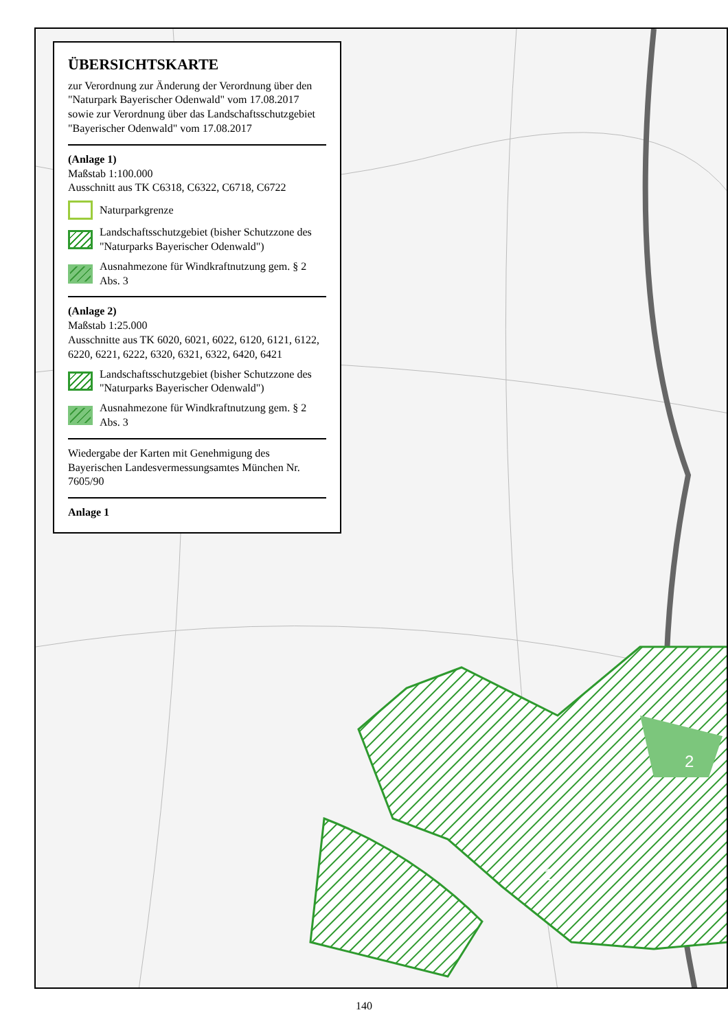2
1
ÜBERSICHTSKARTE
zur Verordnung zur Änderung der Verordnung über den "Naturpark Bayerischer Odenwald" vom 17.08.2017 sowie zur Verordnung über das Landschaftsschutzgebiet "Bayerischer Odenwald" vom 17.08.2017
(Anlage 1)
Maßstab 1:100.000
Ausschnitt aus TK C6318, C6322, C6718, C6722
Naturparkgrenze
Landschaftsschutzgebiet (bisher Schutzzone des "Naturparks Bayerischer Odenwald")
Ausnahmezone für Windkraftnutzung gem. § 2 Abs. 3
(Anlage 2)
Maßstab 1:25.000
Ausschnitte aus TK 6020, 6021, 6022, 6120, 6121, 6122, 6220, 6221, 6222, 6320, 6321, 6322, 6420, 6421
Landschaftsschutzgebiet (bisher Schutzzone des "Naturparks Bayerischer Odenwald")
Ausnahmezone für Windkraftnutzung gem. § 2 Abs. 3
Wiedergabe der Karten mit Genehmigung des Bayerischen Landesvermessungsamtes München Nr. 7605/90
Anlage 1
140